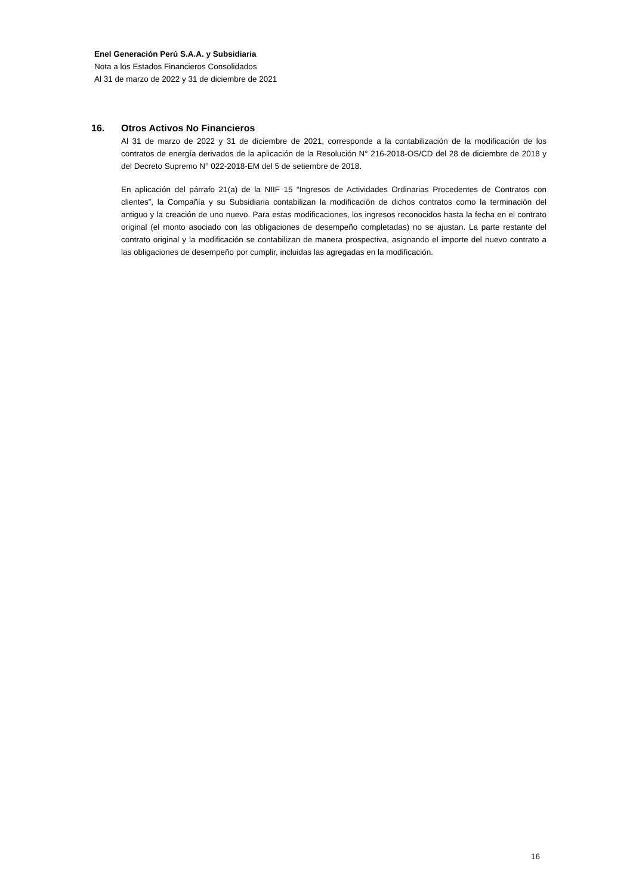Enel Generación Perú S.A.A. y Subsidiaria
Nota a los Estados Financieros Consolidados
Al 31 de marzo de 2022 y 31 de diciembre de 2021
16. Otros Activos No Financieros
Al 31 de marzo de 2022 y 31 de diciembre de 2021, corresponde a la contabilización de la modificación de los contratos de energía derivados de la aplicación de la Resolución N° 216-2018-OS/CD del 28 de diciembre de 2018 y del Decreto Supremo N° 022-2018-EM del 5 de setiembre de 2018.
En aplicación del párrafo 21(a) de la NIIF 15 “Ingresos de Actividades Ordinarias Procedentes de Contratos con clientes”, la Compañía y su Subsidiaria contabilizan la modificación de dichos contratos como la terminación del antiguo y la creación de uno nuevo. Para estas modificaciones, los ingresos reconocidos hasta la fecha en el contrato original (el monto asociado con las obligaciones de desempeño completadas) no se ajustan. La parte restante del contrato original y la modificación se contabilizan de manera prospectiva, asignando el importe del nuevo contrato a las obligaciones de desempeño por cumplir, incluidas las agregadas en la modificación.
16